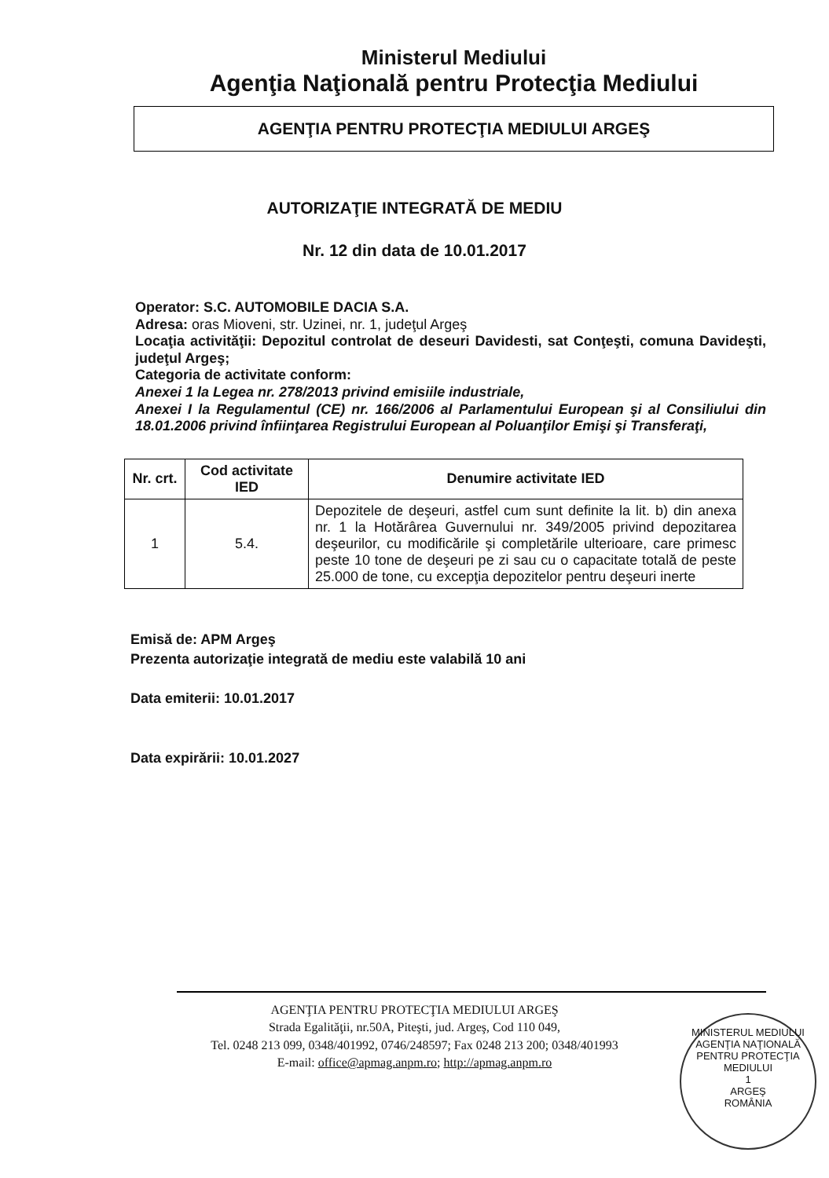Ministerul Mediului
Agenţia Naţională pentru Protecţia Mediului
AGENŢIA PENTRU PROTECŢIA MEDIULUI ARGEŞ
AUTORIZAŢIE INTEGRATĂ DE MEDIU
Nr. 12 din data de 10.01.2017
Operator: S.C. AUTOMOBILE DACIA S.A.
Adresa: oras Mioveni, str. Uzinei, nr. 1, judeţul Argeş
Locaţia activităţii: Depozitul controlat de deseuri Davidesti, sat Conţeşti, comuna Davideşti, judeţul Argeş;
Categoria de activitate conform:
Anexei 1 la Legea nr. 278/2013 privind emisiile industriale,
Anexei I la Regulamentul (CE) nr. 166/2006 al Parlamentului European şi al Consiliului din 18.01.2006 privind înfiinţarea Registrului European al Poluanţilor Emişi şi Transferaţi,
| Nr. crt. | Cod activitate IED | Denumire activitate IED |
| --- | --- | --- |
| 1 | 5.4. | Depozitele de deşeuri, astfel cum sunt definite la lit. b) din anexa nr. 1 la Hotărârea Guvernului nr. 349/2005 privind depozitarea deşeurilor, cu modificările şi completările ulterioare, care primesc peste 10 tone de deşeuri pe zi sau cu o capacitate totală de peste 25.000 de tone, cu excepţia depozitelor pentru deşeuri inerte |
Emisă de: APM Argeş
Prezenta autorizaţie integrată de mediu este valabilă 10 ani
Data emiterii: 10.01.2017
Data expirării: 10.01.2027
AGENŢIA PENTRU PROTECŢIA MEDIULUI ARGEŞ
Strada Egalităţii, nr.50A, Piteşti, jud. Argeş, Cod 110 049,
Tel. 0248 213 099, 0348/401992, 0746/248597; Fax 0248 213 200; 0348/401993
E-mail: office@apmag.anpm.ro; http://apmag.anpm.ro
MINISTERUL MEDIULUI
AGENŢIA NAŢIONALĂ PENTRU PROTECŢIA MEDIULUI
1
ARGEŞ
ROMÂNIA